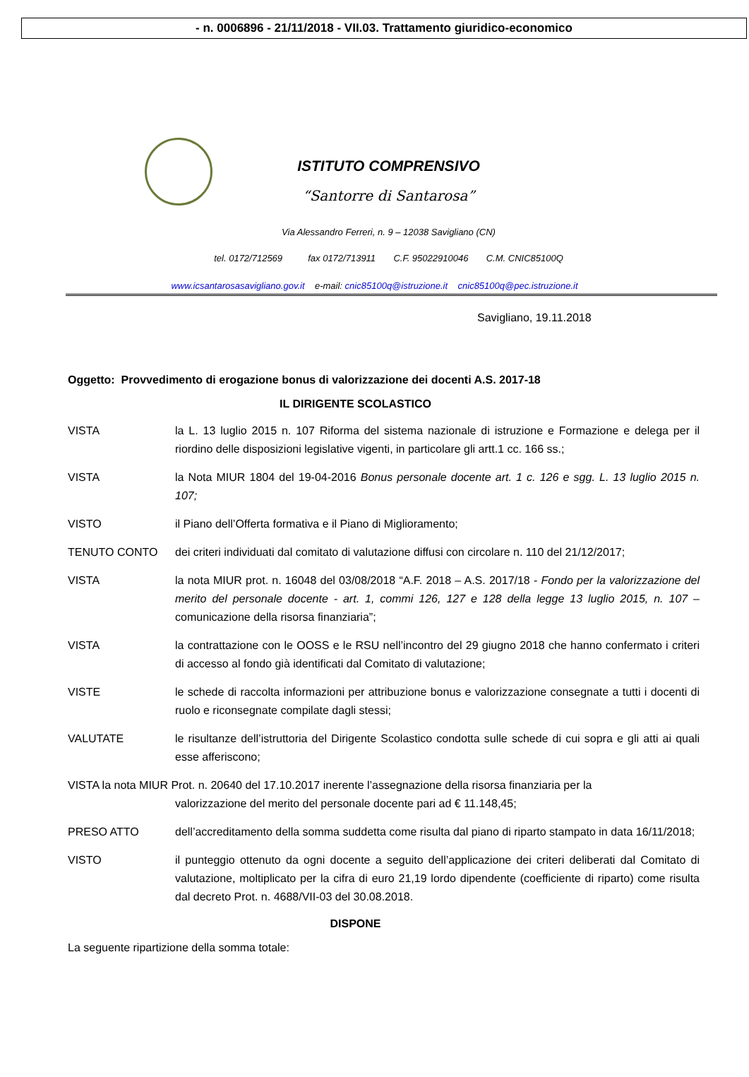- n. 0006896 - 21/11/2018 - VII.03. Trattamento giuridico-economico
ISTITUTO COMPRENSIVO
“Santorre di Santarosa”
Via Alessandro Ferreri, n. 9 – 12038 Savigliano (CN)
tel. 0172/712569 fax 0172/713911 C.F. 95022910046 C.M. CNIC85100Q
www.icsantarosasavigliano.gov.it e-mail: cnic85100q@istruzione.it cnic85100q@pec.istruzione.it
Savigliano, 19.11.2018
Oggetto: Provvedimento di erogazione bonus di valorizzazione dei docenti A.S. 2017-18
IL DIRIGENTE SCOLASTICO
VISTA la L. 13 luglio 2015 n. 107 Riforma del sistema nazionale di istruzione e Formazione e delega per il riordino delle disposizioni legislative vigenti, in particolare gli artt.1 cc. 166 ss.;
VISTA la Nota MIUR 1804 del 19-04-2016 Bonus personale docente art. 1 c. 126 e sgg. L. 13 luglio 2015 n. 107;
VISTO il Piano dell’Offerta formativa e il Piano di Miglioramento;
TENUTO CONTO dei criteri individuati dal comitato di valutazione diffusi con circolare n. 110 del 21/12/2017;
VISTA la nota MIUR prot. n. 16048 del 03/08/2018 “A.F. 2018 – A.S. 2017/18 - Fondo per la valorizzazione del merito del personale docente - art. 1, commi 126, 127 e 128 della legge 13 luglio 2015, n. 107 – comunicazione della risorsa finanziaria”;
VISTA la contrattazione con le OOSS e le RSU nell’incontro del 29 giugno 2018 che hanno confermato i criteri di accesso al fondo già identificati dal Comitato di valutazione;
VISTE le schede di raccolta informazioni per attribuzione bonus e valorizzazione consegnate a tutti i docenti di ruolo e riconsegnate compilate dagli stessi;
VALUTATE le risultanze dell’istruttoria del Dirigente Scolastico condotta sulle schede di cui sopra e gli atti ai quali esse afferiscono;
VISTA la nota MIUR Prot. n. 20640 del 17.10.2017 inerente l’assegnazione della risorsa finanziaria per la
valorizzazione del merito del personale docente pari ad € 11.148,45;
PRESO ATTO dell’accreditamento della somma suddetta come risulta dal piano di riparto stampato in data 16/11/2018;
VISTO il punteggio ottenuto da ogni docente a seguito dell’applicazione dei criteri deliberati dal Comitato di valutazione, moltiplicato per la cifra di euro 21,19 lordo dipendente (coefficiente di riparto) come risulta dal decreto Prot. n. 4688/VII-03 del 30.08.2018.
DISPONE
La seguente ripartizione della somma totale: